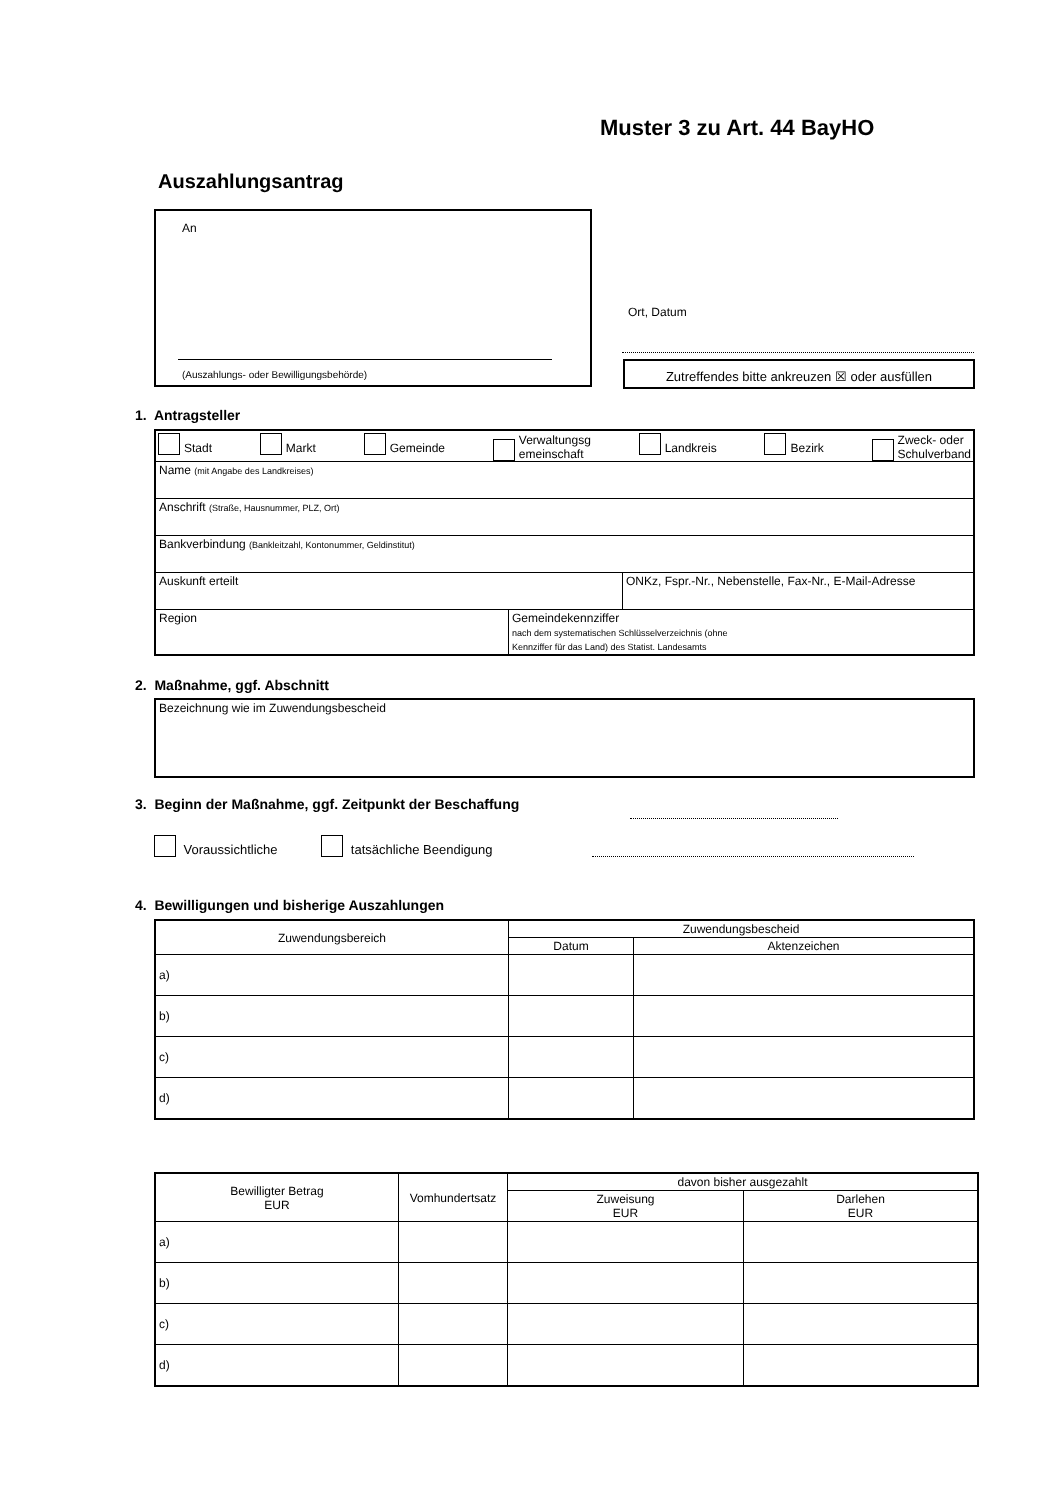Muster 3 zu Art. 44 BayHO
Auszahlungsantrag
An
(Auszahlungs- oder Bewilligungsbehörde)
Ort, Datum
Zutreffendes bitte ankreuzen ☒ oder ausfüllen
1. Antragsteller
| Stadt Markt Gemeinde Verwaltungsg emeinschaft Landkreis Bezirk Zweck- oder Schulverband | |
| Name (mit Angabe des Landkreises) | |
| Anschrift (Straße, Hausnummer, PLZ, Ort) | |
| Bankverbindung (Bankleitzahl, Kontonummer, Geldinstitut) | |
| / Auskunft erteilt / ONKz, Fspr.-Nr., Nebenstelle, Fax-Nr., E-Mail-Adresse / | |
| Region | Gemeindekennziffer nach dem systematischen Schlüsselverzeichnis (ohne Kennziffer für das Land) des Statist. Landesamts |
2. Maßnahme, ggf. Abschnitt
| Bezeichnung wie im Zuwendungsbescheid |
3. Beginn der Maßnahme, ggf. Zeitpunkt der Beschaffung
Voraussichtliche tatsächliche Beendigung
4. Bewilligungen und bisherige Auszahlungen
| Zuwendungsbereich | Zuwendungsbescheid | |
| --- | --- | --- |
| | Datum | Aktenzeichen |
| a) | | |
| b) | | |
| c) | | |
| d) | | |
| Bewilligter Betrag EUR | Vomhundertsatz | davon bisher ausgezahlt | |
| --- | --- | --- | --- |
| | | Zuweisung EUR | Darlehen EUR |
| a) | | | |
| b) | | | |
| c) | | | |
| d) | | | |